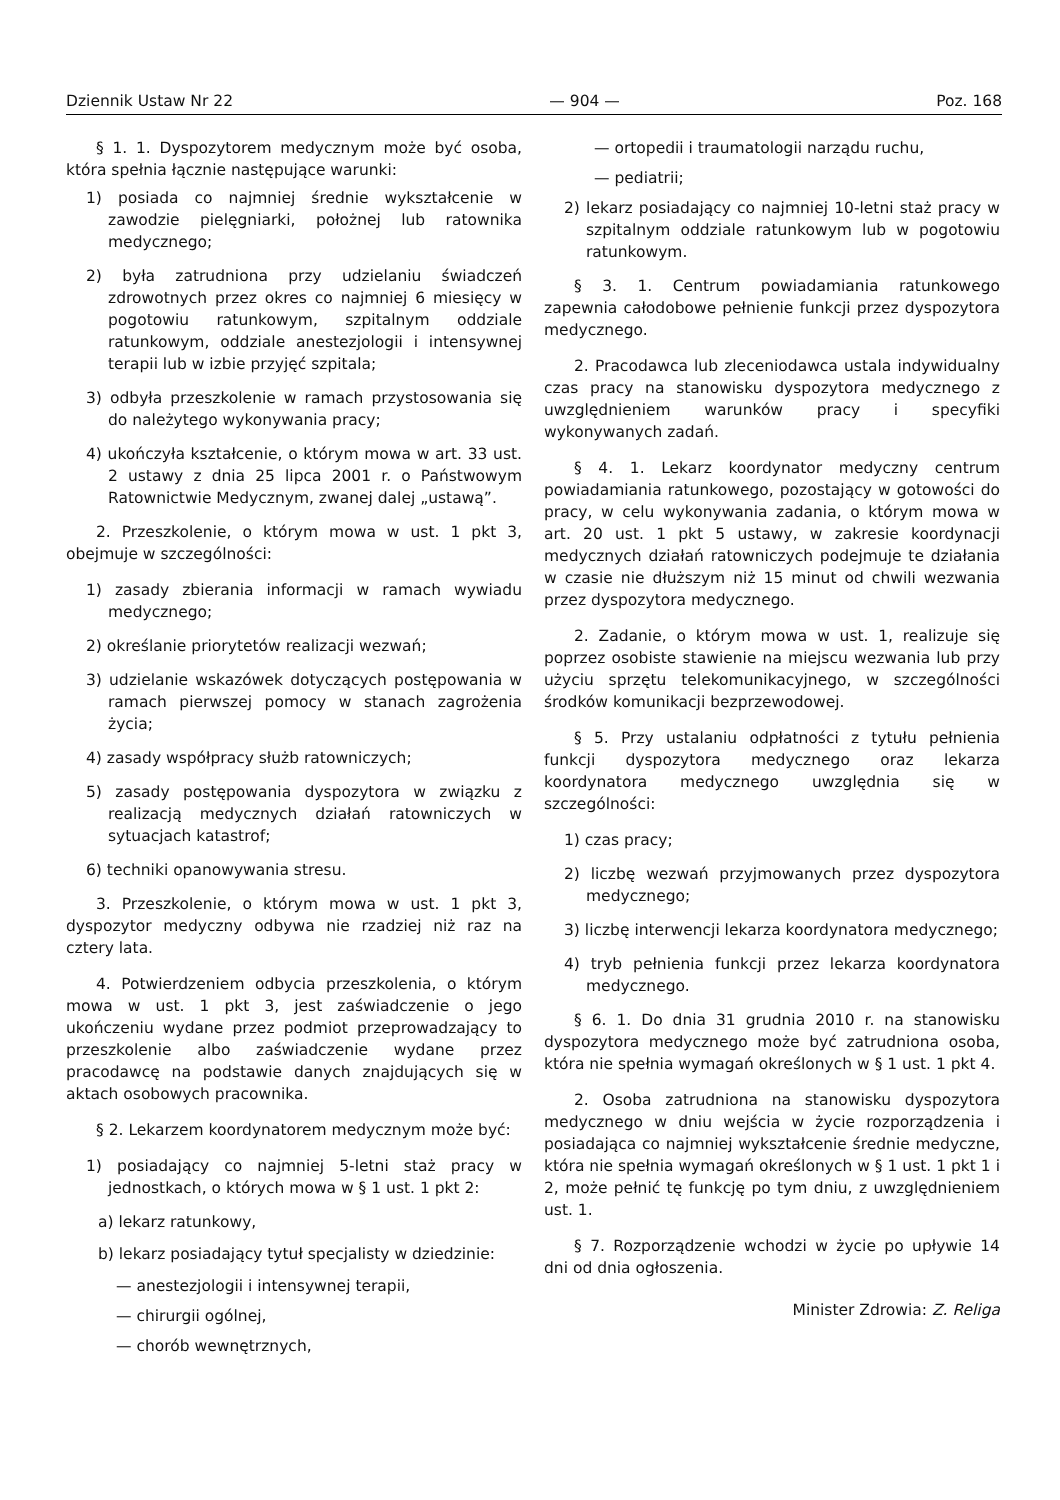Dziennik Ustaw Nr 22 — 904 — Poz. 168
§ 1. 1. Dyspozytorem medycznym może być osoba, która spełnia łącznie następujące warunki:
1) posiada co najmniej średnie wykształcenie w zawodzie pielęgniarki, położnej lub ratownika medycznego;
2) była zatrudniona przy udzielaniu świadczeń zdrowotnych przez okres co najmniej 6 miesięcy w pogotowiu ratunkowym, szpitalnym oddziale ratunkowym, oddziale anestezjologii i intensywnej terapii lub w izbie przyjęć szpitala;
3) odbyła przeszkolenie w ramach przystosowania się do należytego wykonywania pracy;
4) ukończyła kształcenie, o którym mowa w art. 33 ust. 2 ustawy z dnia 25 lipca 2001 r. o Państwowym Ratownictwie Medycznym, zwanej dalej „ustawą”.
2. Przeszkolenie, o którym mowa w ust. 1 pkt 3, obejmuje w szczególności:
1) zasady zbierania informacji w ramach wywiadu medycznego;
2) określanie priorytetów realizacji wezwań;
3) udzielanie wskazówek dotyczących postępowania w ramach pierwszej pomocy w stanach zagrożenia życia;
4) zasady współpracy służb ratowniczych;
5) zasady postępowania dyspozytora w związku z realizacją medycznych działań ratowniczych w sytuacjach katastrof;
6) techniki opanowywania stresu.
3. Przeszkolenie, o którym mowa w ust. 1 pkt 3, dyspozytor medyczny odbywa nie rzadziej niż raz na cztery lata.
4. Potwierdzeniem odbycia przeszkolenia, o którym mowa w ust. 1 pkt 3, jest zaświadczenie o jego ukończeniu wydane przez podmiot przeprowadzający to przeszkolenie albo zaświadczenie wydane przez pracodawcę na podstawie danych znajdujących się w aktach osobowych pracownika.
§ 2. Lekarzem koordynatorem medycznym może być:
1) posiadający co najmniej 5-letni staż pracy w jednostkach, o których mowa w § 1 ust. 1 pkt 2:
a) lekarz ratunkowy,
b) lekarz posiadający tytuł specjalisty w dziedzinie:
— anestezjologii i intensywnej terapii,
— chirurgii ogólnej,
— chorób wewnętrznych,
— ortopedii i traumatologii narządu ruchu,
— pediatrii;
2) lekarz posiadający co najmniej 10-letni staż pracy w szpitalnym oddziale ratunkowym lub w pogotowiu ratunkowym.
§ 3. 1. Centrum powiadamiania ratunkowego zapewnia całodobowe pełnienie funkcji przez dyspozytora medycznego.
2. Pracodawca lub zleceniodawca ustala indywidualny czas pracy na stanowisku dyspozytora medycznego z uwzględnieniem warunków pracy i specyfiki wykonywanych zadań.
§ 4. 1. Lekarz koordynator medyczny centrum powiadamiania ratunkowego, pozostający w gotowości do pracy, w celu wykonywania zadania, o którym mowa w art. 20 ust. 1 pkt 5 ustawy, w zakresie koordynacji medycznych działań ratowniczych podejmuje te działania w czasie nie dłuższym niż 15 minut od chwili wezwania przez dyspozytora medycznego.
2. Zadanie, o którym mowa w ust. 1, realizuje się poprzez osobiste stawienie na miejscu wezwania lub przy użyciu sprzętu telekomunikacyjnego, w szczególności środków komunikacji bezprzewodowej.
§ 5. Przy ustalaniu odpłatności z tytułu pełnienia funkcji dyspozytora medycznego oraz lekarza koordynatora medycznego uwzględnia się w szczególności:
1) czas pracy;
2) liczbę wezwań przyjmowanych przez dyspozytora medycznego;
3) liczbę interwencji lekarza koordynatora medycznego;
4) tryb pełnienia funkcji przez lekarza koordynatora medycznego.
§ 6. 1. Do dnia 31 grudnia 2010 r. na stanowisku dyspozytora medycznego może być zatrudniona osoba, która nie spełnia wymagań określonych w § 1 ust. 1 pkt 4.
2. Osoba zatrudniona na stanowisku dyspozytora medycznego w dniu wejścia w życie rozporządzenia i posiadająca co najmniej wykształcenie średnie medyczne, która nie spełnia wymagań określonych w § 1 ust. 1 pkt 1 i 2, może pełnić tę funkcję po tym dniu, z uwzględnieniem ust. 1.
§ 7. Rozporządzenie wchodzi w życie po upływie 14 dni od dnia ogłoszenia.
Minister Zdrowia: Z. Religa